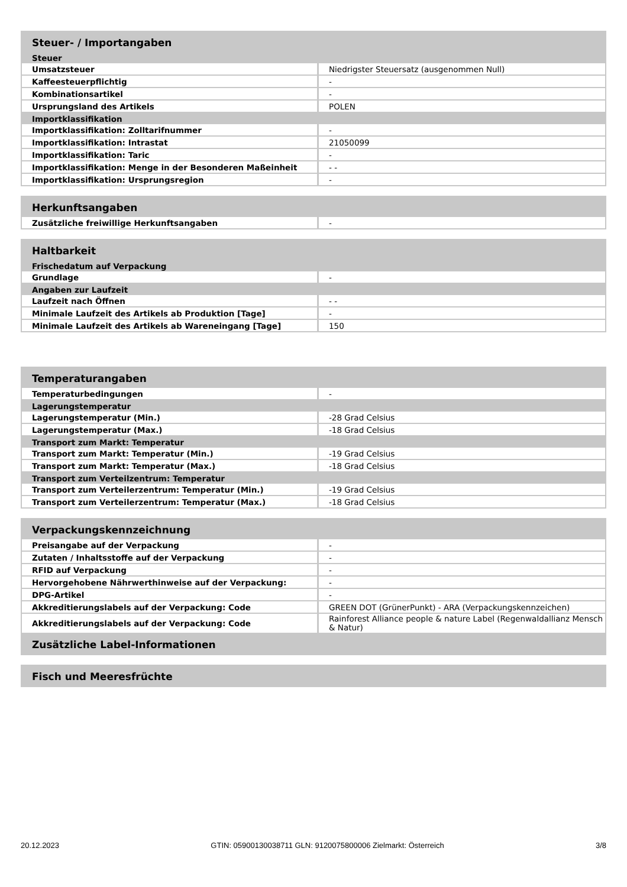| Steuer- / Importangaben | |
| --- | --- |
| Steuer | |
| Umsatzsteuer | Niedrigster Steuersatz (ausgenommen Null) |
| Kaffeesteuerpflichtig | - |
| Kombinationsartikel | - |
| Ursprungsland des Artikels | POLEN |
| Importklassifikation | |
| Importklassifikation: Zolltarifnummer | - |
| Importklassifikation: Intrastat | 21050099 |
| Importklassifikation: Taric | - |
| Importklassifikation: Menge in der Besonderen Maßeinheit | - - |
| Importklassifikation: Ursprungsregion | - |
| Herkunftsangaben | |
| --- | --- |
| Zusätzliche freiwillige Herkunftsangaben | - |
| Haltbarkeit | |
| --- | --- |
| Frischedatum auf Verpackung | |
| Grundlage | - |
| Angaben zur Laufzeit | |
| Laufzeit nach Öffnen | - - |
| Minimale Laufzeit des Artikels ab Produktion [Tage] | - |
| Minimale Laufzeit des Artikels ab Wareneingang [Tage] | 150 |
| Temperaturangaben | |
| --- | --- |
| Temperaturbedingungen | - |
| Lagerungstemperatur | |
| Lagerungstemperatur (Min.) | -28 Grad Celsius |
| Lagerungstemperatur (Max.) | -18 Grad Celsius |
| Transport zum Markt: Temperatur | |
| Transport zum Markt: Temperatur (Min.) | -19 Grad Celsius |
| Transport zum Markt: Temperatur (Max.) | -18 Grad Celsius |
| Transport zum Verteilzentrum: Temperatur | |
| Transport zum Verteilerzentrum: Temperatur (Min.) | -19 Grad Celsius |
| Transport zum Verteilerzentrum: Temperatur (Max.) | -18 Grad Celsius |
| Verpackungskennzeichnung | |
| --- | --- |
| Preisangabe auf der Verpackung | - |
| Zutaten / Inhaltsstoffe auf der Verpackung | - |
| RFID auf Verpackung | - |
| Hervorgehobene Nährwerthinweise auf der Verpackung: | - |
| DPG-Artikel | - |
| Akkreditierungslabels auf der Verpackung: Code | GREEN DOT (GrünerPunkt) - ARA (Verpackungskennzeichen) |
| Akkreditierungslabels auf der Verpackung: Code | Rainforest Alliance people & nature Label (Regenwaldallianz Mensch & Natur) |
| Zusätzliche Label-Informationen | |
| Fisch und Meeresfrüchte |
| --- |
20.12.2023 GTIN: 05900130038711 GLN: 9120075800006 Zielmarkt: Österreich 3/8